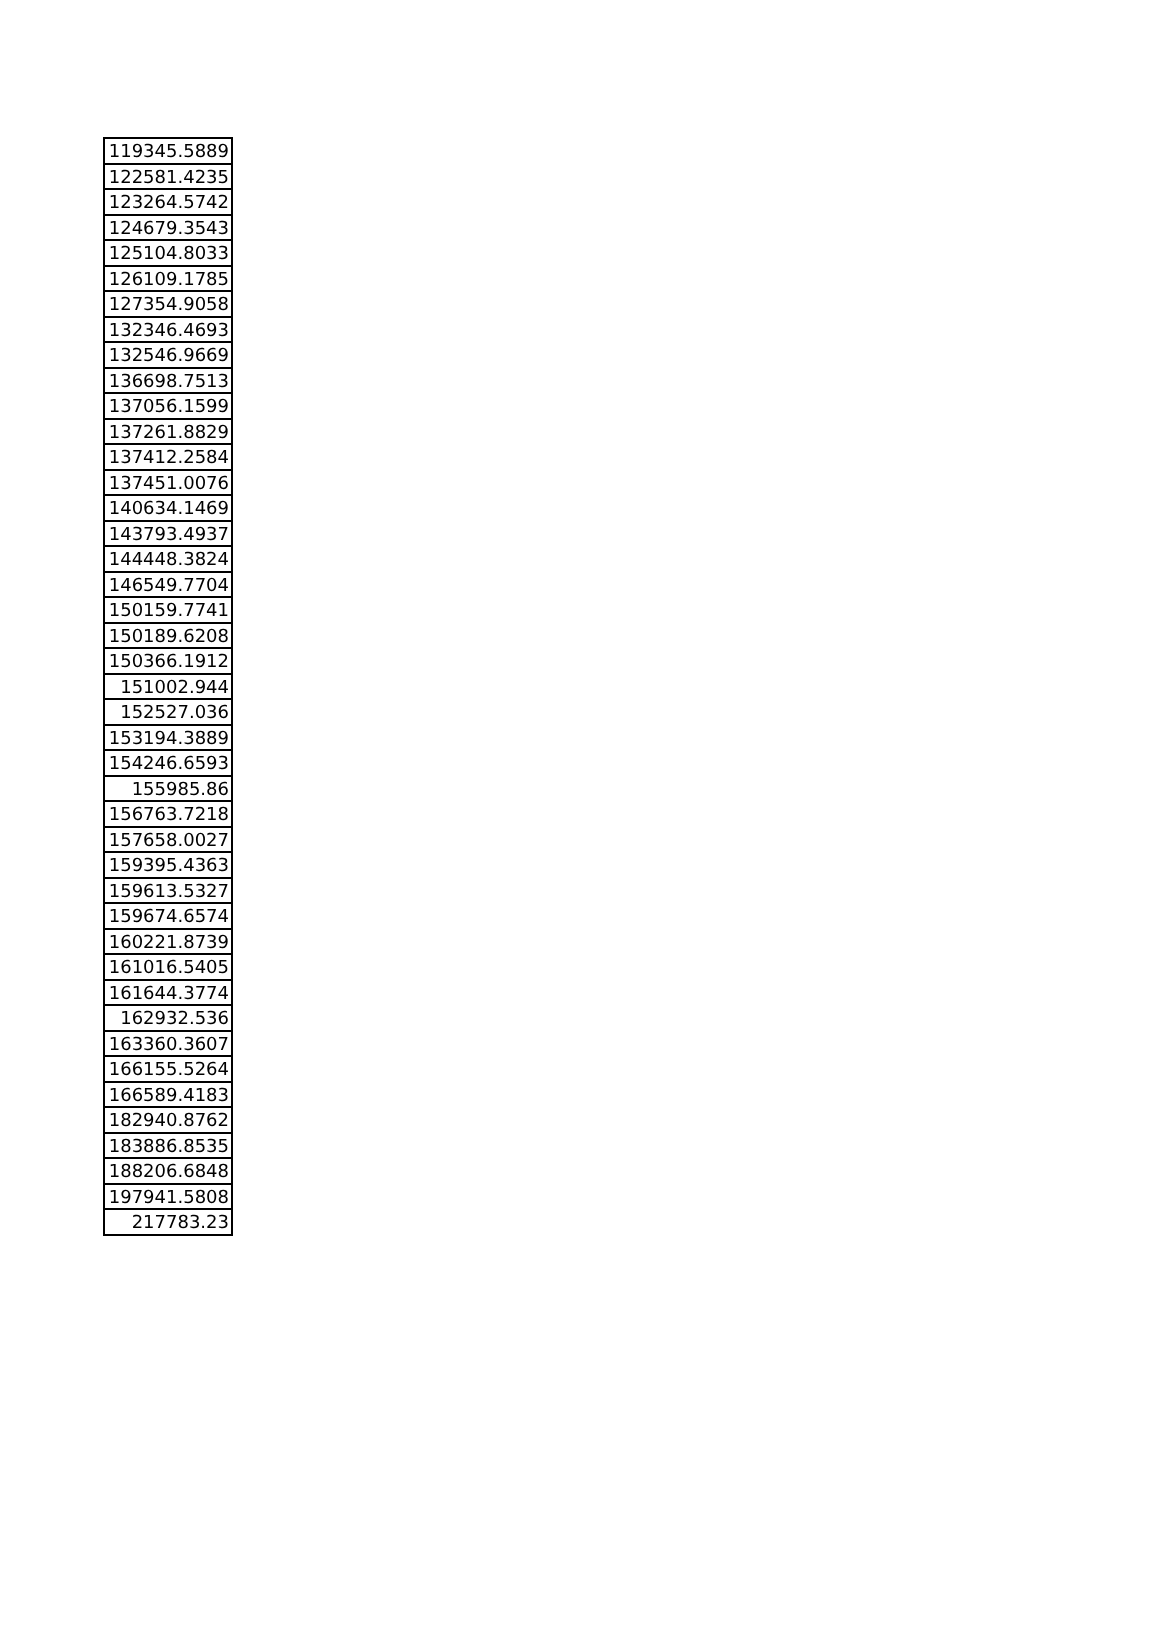| 119345.5889 |
| 122581.4235 |
| 123264.5742 |
| 124679.3543 |
| 125104.8033 |
| 126109.1785 |
| 127354.9058 |
| 132346.4693 |
| 132546.9669 |
| 136698.7513 |
| 137056.1599 |
| 137261.8829 |
| 137412.2584 |
| 137451.0076 |
| 140634.1469 |
| 143793.4937 |
| 144448.3824 |
| 146549.7704 |
| 150159.7741 |
| 150189.6208 |
| 150366.1912 |
| 151002.944 |
| 152527.036 |
| 153194.3889 |
| 154246.6593 |
| 155985.86 |
| 156763.7218 |
| 157658.0027 |
| 159395.4363 |
| 159613.5327 |
| 159674.6574 |
| 160221.8739 |
| 161016.5405 |
| 161644.3774 |
| 162932.536 |
| 163360.3607 |
| 166155.5264 |
| 166589.4183 |
| 182940.8762 |
| 183886.8535 |
| 188206.6848 |
| 197941.5808 |
| 217783.23 |